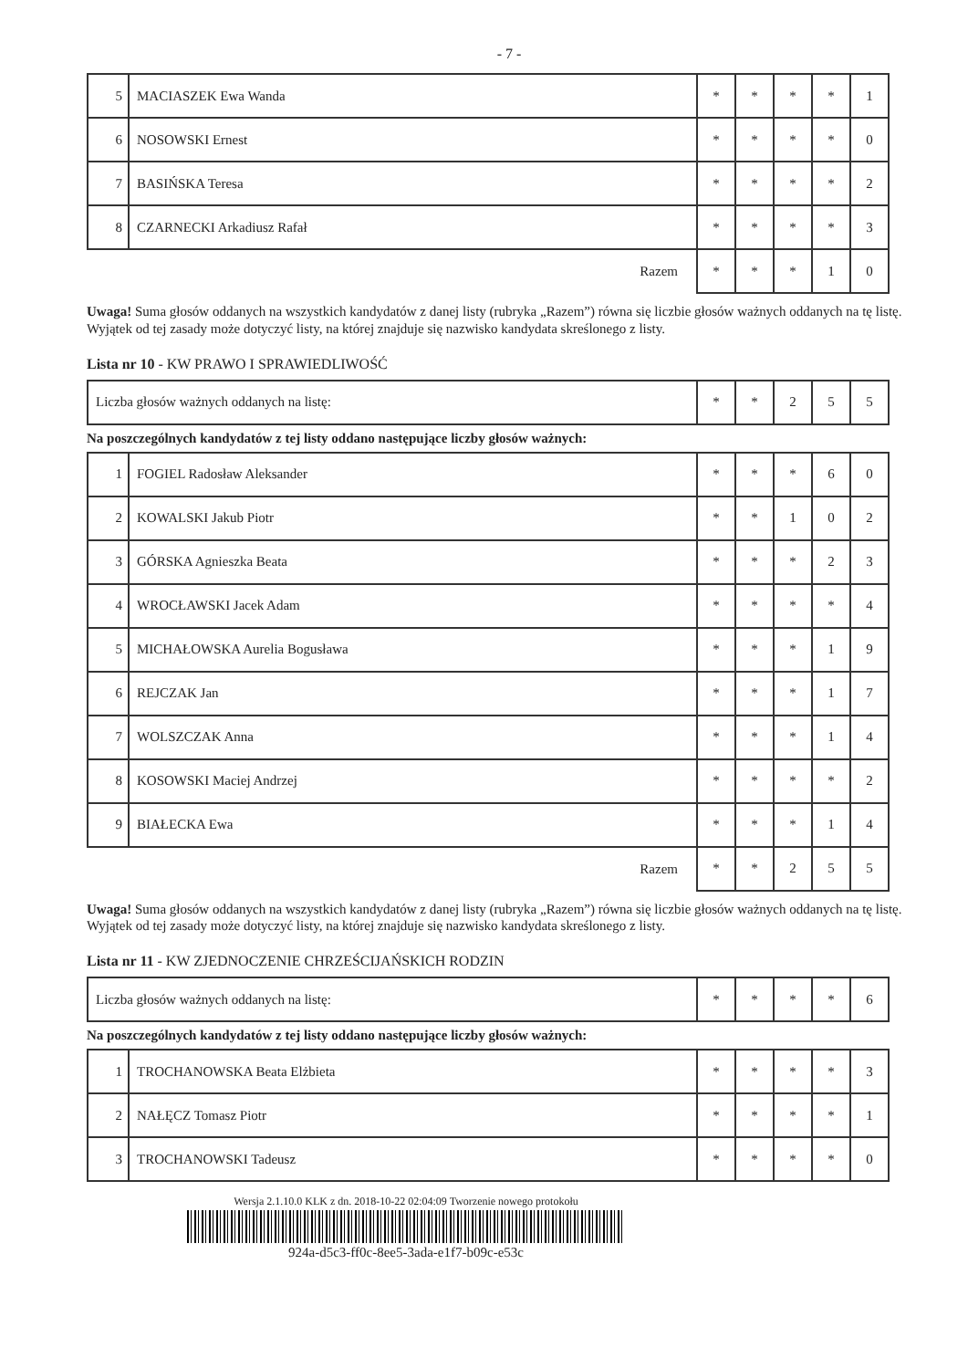- 7 -
| 5 | MACIASZEK Ewa Wanda | * | * | * | * | 1 |
| 6 | NOSOWSKI Ernest | * | * | * | * | 0 |
| 7 | BASIŃSKA Teresa | * | * | * | * | 2 |
| 8 | CZARNECKI Arkadiusz Rafał | * | * | * | * | 3 |
| Razem | | * | * | * | 1 | 0 |
Uwaga! Suma głosów oddanych na wszystkich kandydatów z danej listy (rubryka „Razem”) równa się liczbie głosów ważnych oddanych na tę listę. Wyjątek od tej zasady może dotyczyć listy, na której znajduje się nazwisko kandydata skreślonego z listy.
Lista nr 10 - KW PRAWO I SPRAWIEDLIWOŚĆ
| Liczba głosów ważnych oddanych na listę: | * | * | 2 | 5 | 5 |
Na poszczególnych kandydatów z tej listy oddano następujące liczby głosów ważnych:
| 1 | FOGIEL Radosław Aleksander | * | * | * | 6 | 0 |
| 2 | KOWALSKI Jakub Piotr | * | * | 1 | 0 | 2 |
| 3 | GÓRSKA Agnieszka Beata | * | * | * | 2 | 3 |
| 4 | WROCŁAWSKI Jacek Adam | * | * | * | * | 4 |
| 5 | MICHAŁOWSKA Aurelia Bogusława | * | * | * | 1 | 9 |
| 6 | REJCZAK Jan | * | * | * | 1 | 7 |
| 7 | WOLSZCZAK Anna | * | * | * | 1 | 4 |
| 8 | KOSOWSKI Maciej Andrzej | * | * | * | * | 2 |
| 9 | BIAŁECKA Ewa | * | * | * | 1 | 4 |
| Razem | | * | * | 2 | 5 | 5 |
Uwaga! Suma głosów oddanych na wszystkich kandydatów z danej listy (rubryka „Razem”) równa się liczbie głosów ważnych oddanych na tę listę. Wyjątek od tej zasady może dotyczyć listy, na której znajduje się nazwisko kandydata skreślonego z listy.
Lista nr 11 - KW ZJEDNOCZENIE CHRZEŚCIJAŃSKICH RODZIN
| Liczba głosów ważnych oddanych na listę: | * | * | * | * | 6 |
Na poszczególnych kandydatów z tej listy oddano następujące liczby głosów ważnych:
| 1 | TROCHANOWSKA Beata Elżbieta | * | * | * | * | 3 |
| 2 | NAŁĘCZ Tomasz Piotr | * | * | * | * | 1 |
| 3 | TROCHANOWSKI Tadeusz | * | * | * | * | 0 |
Wersja 2.1.10.0 KLK z dn. 2018-10-22 02:04:09 Tworzenie nowego protokołu
924a-d5c3-ff0c-8ee5-3ada-e1f7-b09c-e53c